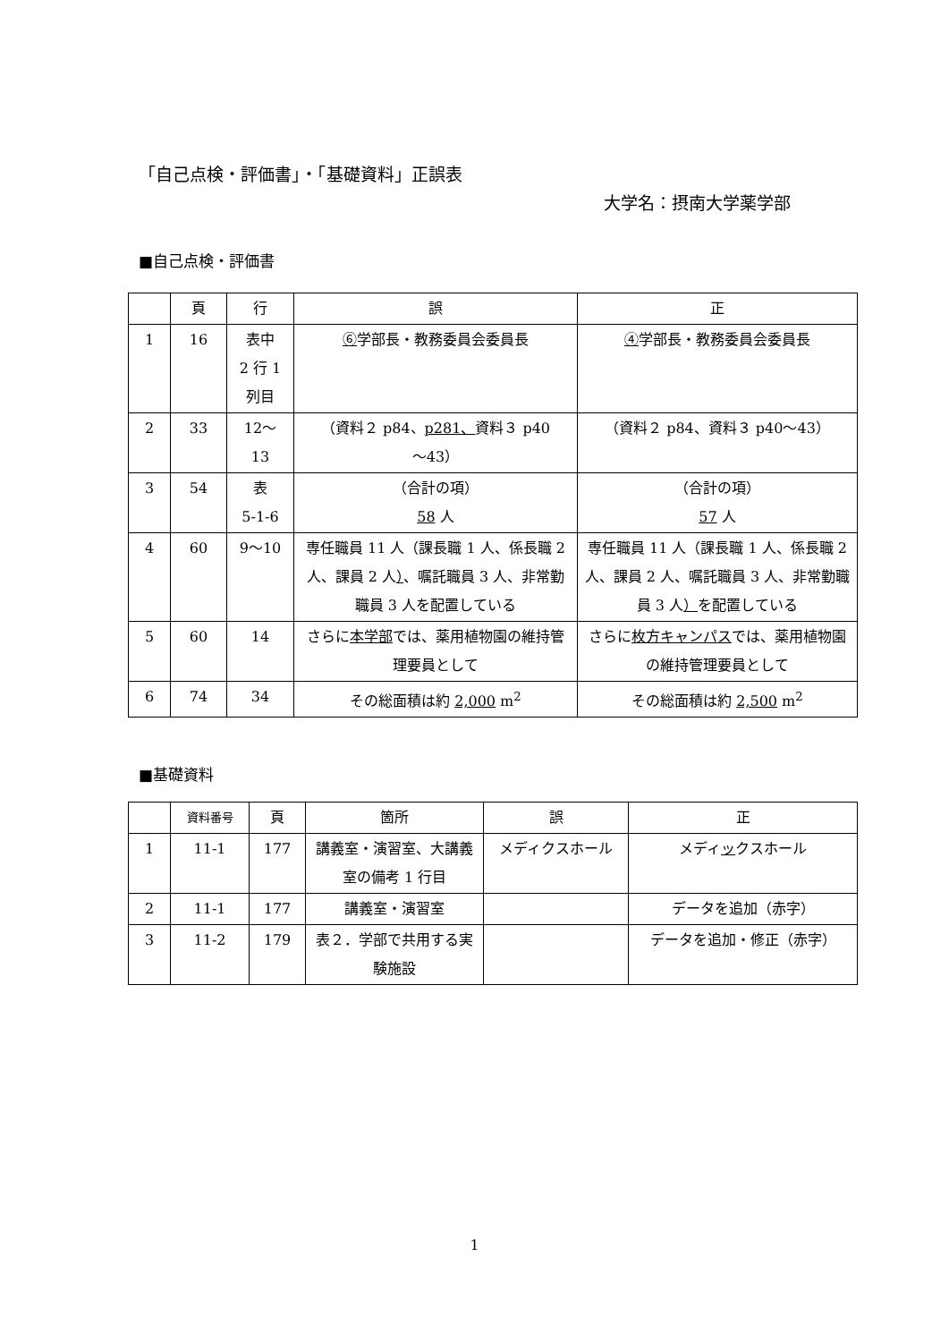「自己点検・評価書」・「基礎資料」正誤表
大学名：摂南大学薬学部
■自己点検・評価書
| | 頁 | 行 | 誤 | 正 |
| --- | --- | --- | --- | --- |
| 1 | 16 | 表中 2 行 1 列目 | ⑥ 学部長・教務委員会委員長 | ④ 学部長・教務委員会委員長 |
| 2 | 33 | 12～ 13 | （資料２ p84、 p281、 資料３ p40 ～43） | （資料２ p84、資料３ p40～43） |
| 3 | 54 | 表 5-1-6 | （合計の項） 58 人 | （合計の項） 57 人 |
| 4 | 60 | 9～10 | 専任職員 11 人（課長職 1 人、係長職 2 人、課員 2 人 ） 、嘱託職員 3 人、非常勤職員 3 人を配置している | 専任職員 11 人（課長職 1 人、係長職 2 人、課員 2 人、嘱託職員 3 人、非常勤職員 3 人 ） を配置している |
| 5 | 60 | 14 | さらに 本学部 では、薬用植物園の維持管理要員として | さらに 枚方キャンパス では、薬用植物園の維持管理要員として |
| 6 | 74 | 34 | その総面積は約 2,000 m<sup>2</sup> | その総面積は約 2,500 m<sup>2</sup> |
■基礎資料
| | 資料番号 | 頁 | 箇所 | 誤 | 正 |
| --- | --- | --- | --- | --- | --- |
| 1 | 11-1 | 177 | 講義室・演習室、大講義室の備考 1 行目 | メディクスホール | メディ ッ クスホール |
| 2 | 11-1 | 177 | 講義室・演習室 | | データを追加（赤字） |
| 3 | 11-2 | 179 | 表２．学部で共用する実験施設 | | データを追加・修正（赤字） |
1